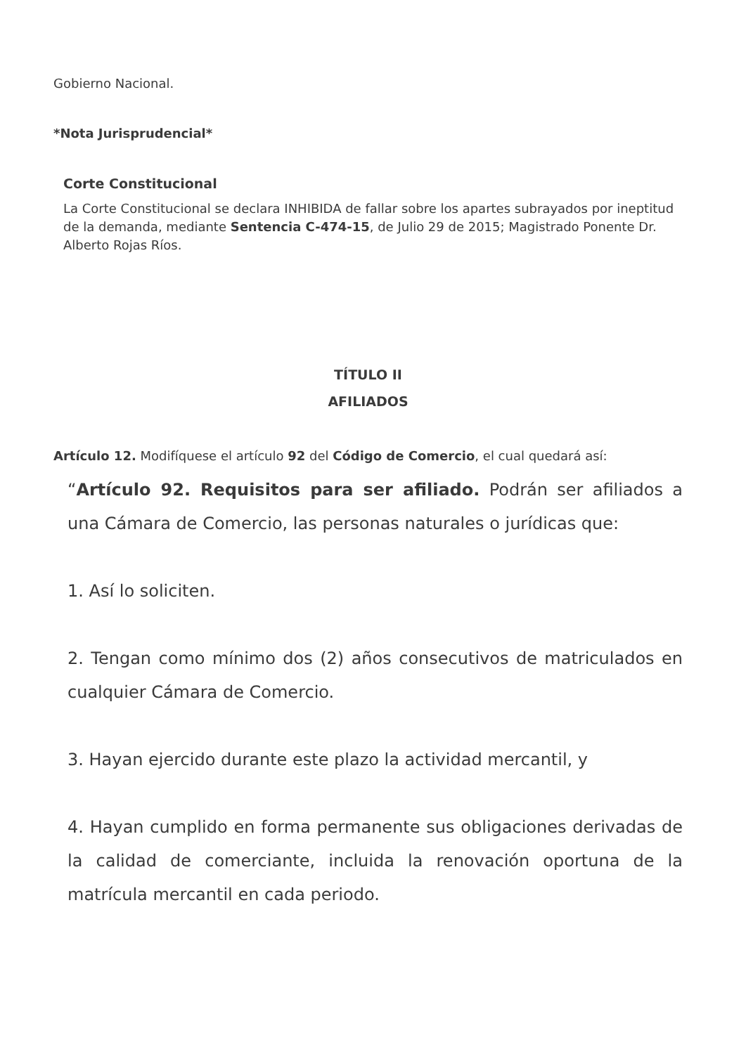Gobierno Nacional.
*Nota Jurisprudencial*
Corte Constitucional
La Corte Constitucional se declara INHIBIDA de fallar sobre los apartes subrayados por ineptitud de la demanda, mediante Sentencia C-474-15, de Julio 29 de 2015; Magistrado Ponente Dr. Alberto Rojas Ríos.
TÍTULO II
AFILIADOS
Artículo 12. Modifíquese el artículo 92 del Código de Comercio, el cual quedará así:
“Artículo 92. Requisitos para ser afiliado. Podrán ser afiliados a una Cámara de Comercio, las personas naturales o jurídicas que:
1. Así lo soliciten.
2. Tengan como mínimo dos (2) años consecutivos de matriculados en cualquier Cámara de Comercio.
3. Hayan ejercido durante este plazo la actividad mercantil, y
4. Hayan cumplido en forma permanente sus obligaciones derivadas de la calidad de comerciante, incluida la renovación oportuna de la matrícula mercantil en cada periodo.